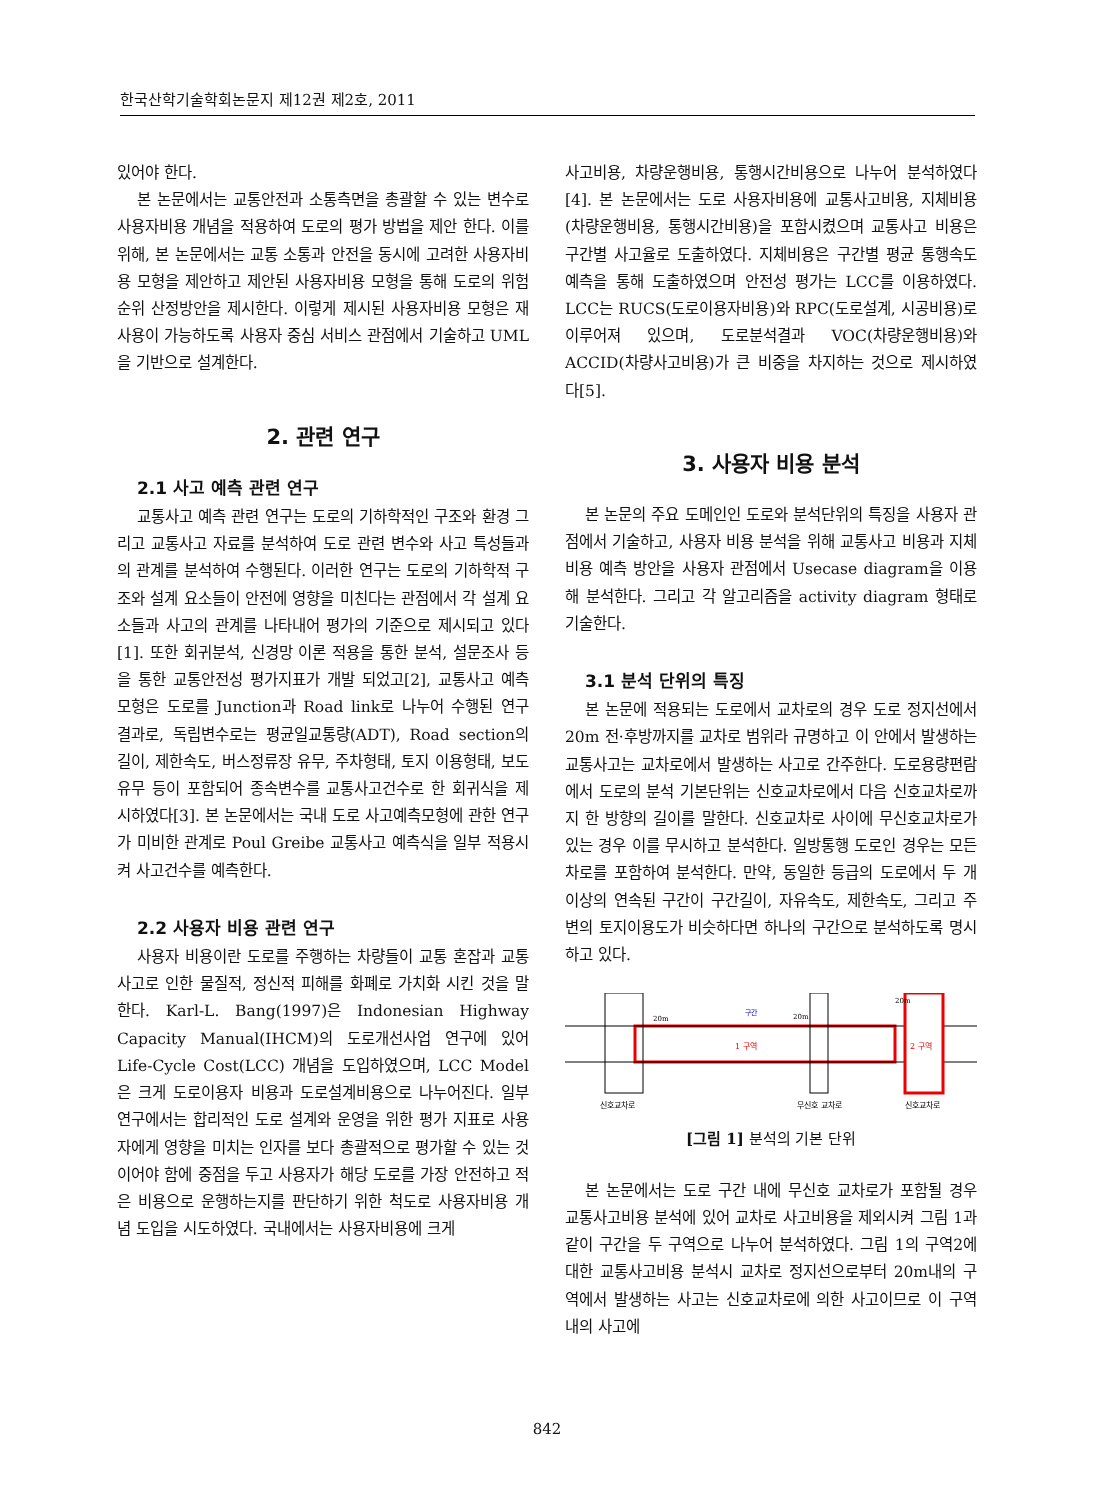한국산학기술학회논문지 제12권 제2호, 2011
있어야 한다.
본 논문에서는 교통안전과 소통측면을 총괄할 수 있는 변수로 사용자비용 개념을 적용하여 도로의 평가 방법을 제안 한다. 이를 위해, 본 논문에서는 교통 소통과 안전을 동시에 고려한 사용자비용 모형을 제안하고 제안된 사용자비용 모형을 통해 도로의 위험순위 산정방안을 제시한다. 이렇게 제시된 사용자비용 모형은 재사용이 가능하도록 사용자 중심 서비스 관점에서 기술하고 UML을 기반으로 설계한다.
2. 관련 연구
2.1 사고 예측 관련 연구
교통사고 예측 관련 연구는 도로의 기하학적인 구조와 환경 그리고 교통사고 자료를 분석하여 도로 관련 변수와 사고 특성들과의 관계를 분석하여 수행된다. 이러한 연구는 도로의 기하학적 구조와 설계 요소들이 안전에 영향을 미친다는 관점에서 각 설계 요소들과 사고의 관계를 나타내어 평가의 기준으로 제시되고 있다[1]. 또한 회귀분석, 신경망 이론 적용을 통한 분석, 설문조사 등을 통한 교통안전성 평가지표가 개발 되었고[2], 교통사고 예측 모형은 도로를 Junction과 Road link로 나누어 수행된 연구 결과로, 독립변수로는 평균일교통량(ADT), Road section의 길이, 제한속도, 버스정류장 유무, 주차형태, 토지 이용형태, 보도 유무 등이 포함되어 종속변수를 교통사고건수로 한 회귀식을 제시하였다[3]. 본 논문에서는 국내 도로 사고예측모형에 관한 연구가 미비한 관계로 Poul Greibe 교통사고 예측식을 일부 적용시켜 사고건수를 예측한다.
2.2 사용자 비용 관련 연구
사용자 비용이란 도로를 주행하는 차량들이 교통 혼잡과 교통사고로 인한 물질적, 정신적 피해를 화폐로 가치화 시킨 것을 말한다. Karl-L. Bang(1997)은 Indonesian Highway Capacity Manual(IHCM)의 도로개선사업 연구에 있어 Life-Cycle Cost(LCC) 개념을 도입하였으며, LCC Model은 크게 도로이용자 비용과 도로설계비용으로 나누어진다. 일부 연구에서는 합리적인 도로 설계와 운영을 위한 평가 지표로 사용자에게 영향을 미치는 인자를 보다 총괄적으로 평가할 수 있는 것이어야 함에 중점을 두고 사용자가 해당 도로를 가장 안전하고 적은 비용으로 운행하는지를 판단하기 위한 척도로 사용자비용 개념 도입을 시도하였다. 국내에서는 사용자비용에 크게
사고비용, 차량운행비용, 통행시간비용으로 나누어 분석하였다[4]. 본 논문에서는 도로 사용자비용에 교통사고비용, 지체비용(차량운행비용, 통행시간비용)을 포함시켰으며 교통사고 비용은 구간별 사고율로 도출하였다. 지체비용은 구간별 평균 통행속도 예측을 통해 도출하였으며 안전성 평가는 LCC를 이용하였다. LCC는 RUCS(도로이용자비용)와 RPC(도로설계, 시공비용)로 이루어져 있으며, 도로분석결과 VOC(차량운행비용)와 ACCID(차량사고비용)가 큰 비중을 차지하는 것으로 제시하였다[5].
3. 사용자 비용 분석
본 논문의 주요 도메인인 도로와 분석단위의 특징을 사용자 관점에서 기술하고, 사용자 비용 분석을 위해 교통사고 비용과 지체비용 예측 방안을 사용자 관점에서 Usecase diagram을 이용해 분석한다. 그리고 각 알고리즘을 activity diagram 형태로 기술한다.
3.1 분석 단위의 특징
본 논문에 적용되는 도로에서 교차로의 경우 도로 정지선에서 20m 전·후방까지를 교차로 범위라 규명하고 이 안에서 발생하는 교통사고는 교차로에서 발생하는 사고로 간주한다. 도로용량편람에서 도로의 분석 기본단위는 신호교차로에서 다음 신호교차로까지 한 방향의 길이를 말한다. 신호교차로 사이에 무신호교차로가 있는 경우 이를 무시하고 분석한다. 일방통행 도로인 경우는 모든 차로를 포함하여 분석한다. 만약, 동일한 등급의 도로에서 두 개 이상의 연속된 구간이 구간길이, 자유속도, 제한속도, 그리고 주변의 토지이용도가 비슷하다면 하나의 구간으로 분석하도록 명시하고 있다.
1 구역
2 구역
구간
20m
20m
20m
신호교차로
무신호 교차로
신호교차로
[그림 1] 분석의 기본 단위
본 논문에서는 도로 구간 내에 무신호 교차로가 포함될 경우 교통사고비용 분석에 있어 교차로 사고비용을 제외시켜 그림 1과 같이 구간을 두 구역으로 나누어 분석하였다. 그림 1의 구역2에 대한 교통사고비용 분석시 교차로 정지선으로부터 20m내의 구역에서 발생하는 사고는 신호교차로에 의한 사고이므로 이 구역 내의 사고에
842